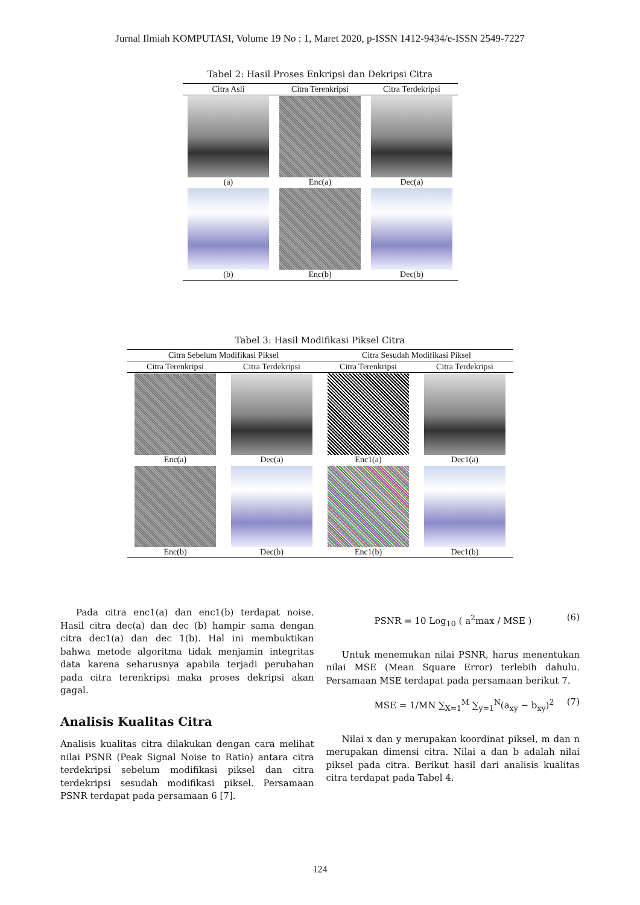Jurnal Ilmiah KOMPUTASI, Volume 19 No : 1, Maret 2020, p-ISSN 1412-9434/e-ISSN 2549-7227
Tabel 2: Hasil Proses Enkripsi dan Dekripsi Citra
| Citra Asli | Citra Terenkripsi | Citra Terdekripsi |
| --- | --- | --- |
| (a) | Enc(a) | Dec(a) |
| (b) | Enc(b) | Dec(b) |
Tabel 3: Hasil Modifikasi Piksel Citra
| Citra Sebelum Modifikasi Piksel | | Citra Sesudah Modifikasi Piksel | |
| --- | --- | --- | --- |
| Citra Terenkripsi | Citra Terdekripsi | Citra Terenkripsi | Citra Terdekripsi |
| Enc(a) | Dec(a) | Enc1(a) | Dec1(a) |
| Enc(b) | Dec(b) | Enc1(b) | Dec1(b) |
Pada citra enc1(a) dan enc1(b) terdapat noise. Hasil citra dec(a) dan dec (b) hampir sama dengan citra dec1(a) dan dec 1(b). Hal ini membuktikan bahwa metode algoritma tidak menjamin integritas data karena seharusnya apabila terjadi perubahan pada citra terenkripsi maka proses dekripsi akan gagal.
Analisis Kualitas Citra
Analisis kualitas citra dilakukan dengan cara melihat nilai PSNR (Peak Signal Noise to Ratio) antara citra terdekripsi sebelum modifikasi piksel dan citra terdekripsi sesudah modifikasi piksel. Persamaan PSNR terdapat pada persamaan 6 [7].
PSNR = 10 Log<sub>10</sub> ( a<sup>2</sup>max / MSE ) (6)
Untuk menemukan nilai PSNR, harus menentukan nilai MSE (Mean Square Error) terlebih dahulu. Persamaan MSE terdapat pada persamaan berikut 7.
MSE = 1/MN ∑<sub>X=1</sub><sup>M</sup> ∑<sub>y=1</sub><sup>N</sup>(a<sub>xy</sub> − b<sub>xy</sub>)<sup>2</sup> (7)
Nilai x dan y merupakan koordinat piksel, m dan n merupakan dimensi citra. Nilai a dan b adalah nilai piksel pada citra. Berikut hasil dari analisis kualitas citra terdapat pada Tabel 4.
124